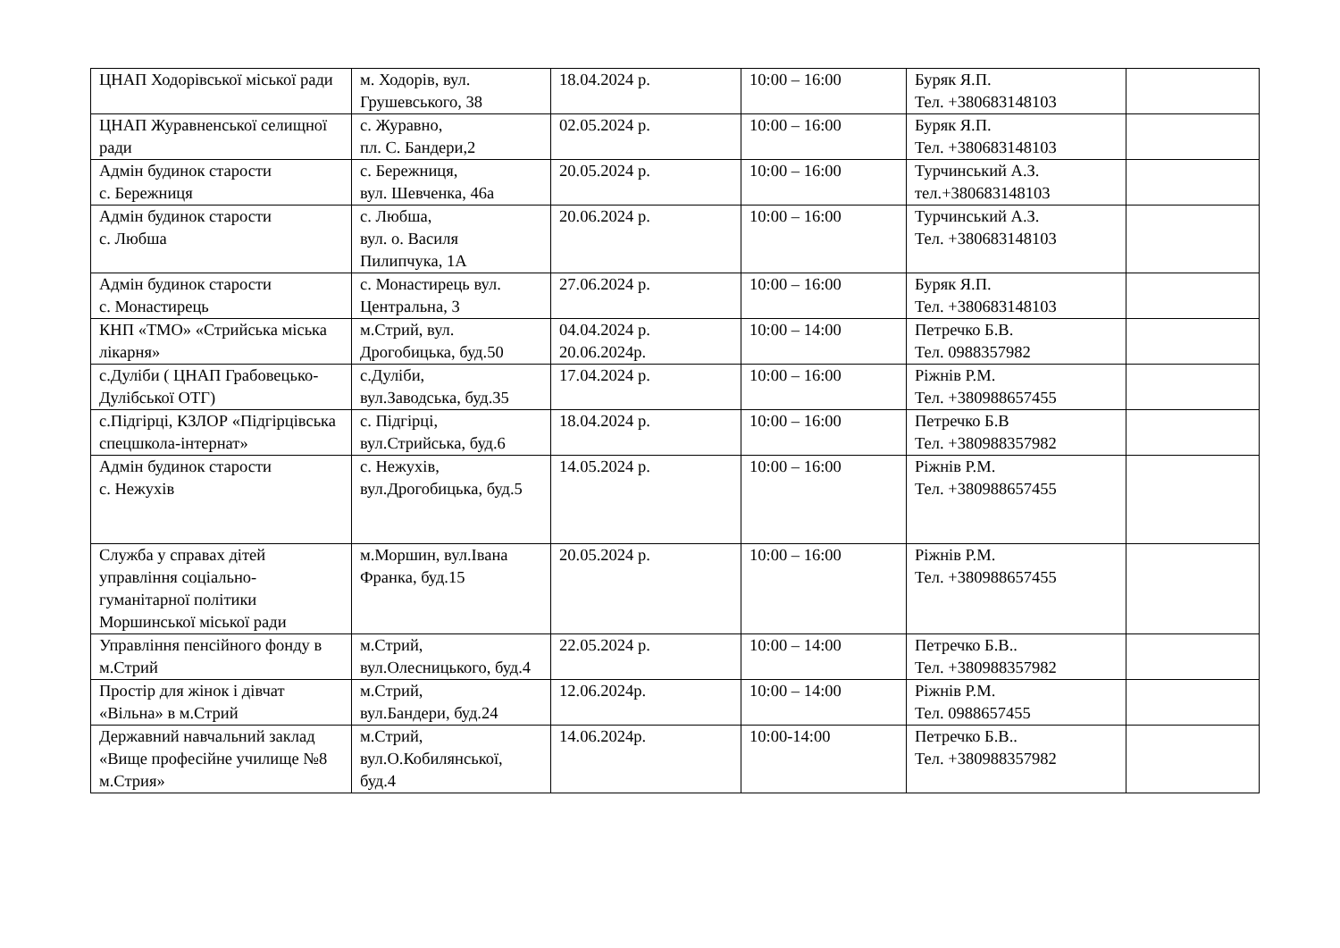| ЦНАП Ходорівської міської ради | м. Ходорів, вул. Грушевського, 38 | 18.04.2024 р. | 10:00 – 16:00 | Буряк Я.П. Тел. +380683148103 | |
| ЦНАП Журавненської селищної ради | с. Журавно, пл. С. Бандери,2 | 02.05.2024 р. | 10:00 – 16:00 | Буряк Я.П. Тел. +380683148103 | |
| Адмін будинок старости с. Бережниця | с. Бережниця, вул. Шевченка, 46а | 20.05.2024 р. | 10:00 – 16:00 | Турчинський А.З. тел.+380683148103 | |
| Адмін будинок старости с. Любша | с. Любша, вул. о. Василя Пилипчука, 1А | 20.06.2024 р. | 10:00 – 16:00 | Турчинський А.З. Тел. +380683148103 | |
| Адмін будинок старости с. Монастирець | с. Монастирець вул. Центральна, 3 | 27.06.2024 р. | 10:00 – 16:00 | Буряк Я.П. Тел. +380683148103 | |
| КНП «ТМО» «Стрийська міська лікарня» | м.Стрий, вул. Дрогобицька, буд.50 | 04.04.2024 р. 20.06.2024р. | 10:00 – 14:00 | Петречко Б.В. Тел. 0988357982 | |
| с.Дуліби ( ЦНАП Грабовецько-Дулібської ОТГ) | с.Дуліби, вул.Заводська, буд.35 | 17.04.2024 р. | 10:00 – 16:00 | Ріжнів Р.М. Тел. +380988657455 | |
| с.Підгірці, КЗЛОР «Підгірцівська спецшкола-інтернат» | с. Підгірці, вул.Стрийська, буд.6 | 18.04.2024 р. | 10:00 – 16:00 | Петречко Б.В Тел. +380988357982 | |
| Адмін будинок старости с. Нежухів | с. Нежухів, вул.Дрогобицька, буд.5 | 14.05.2024 р. | 10:00 – 16:00 | Ріжнів Р.М. Тел. +380988657455 | |
| Служба у справах дітей управління соціально-гуманітарної політики Моршинської міської ради | м.Моршин, вул.Івана Франка, буд.15 | 20.05.2024 р. | 10:00 – 16:00 | Ріжнів Р.М. Тел. +380988657455 | |
| Управління пенсійного фонду в м.Стрий | м.Стрий, вул.Олесницького, буд.4 | 22.05.2024 р. | 10:00 – 14:00 | Петречко Б.В.. Тел. +380988357982 | |
| Простір для жінок і дівчат «Вільна» в м.Стрий | м.Стрий, вул.Бандери, буд.24 | 12.06.2024р. | 10:00 – 14:00 | Ріжнів Р.М. Тел. 0988657455 | |
| Державний навчальний заклад «Вище професійне училище №8 м.Стрия» | м.Стрий, вул.О.Кобилянської, буд.4 | 14.06.2024р. | 10:00-14:00 | Петречко Б.В.. Тел. +380988357982 | |